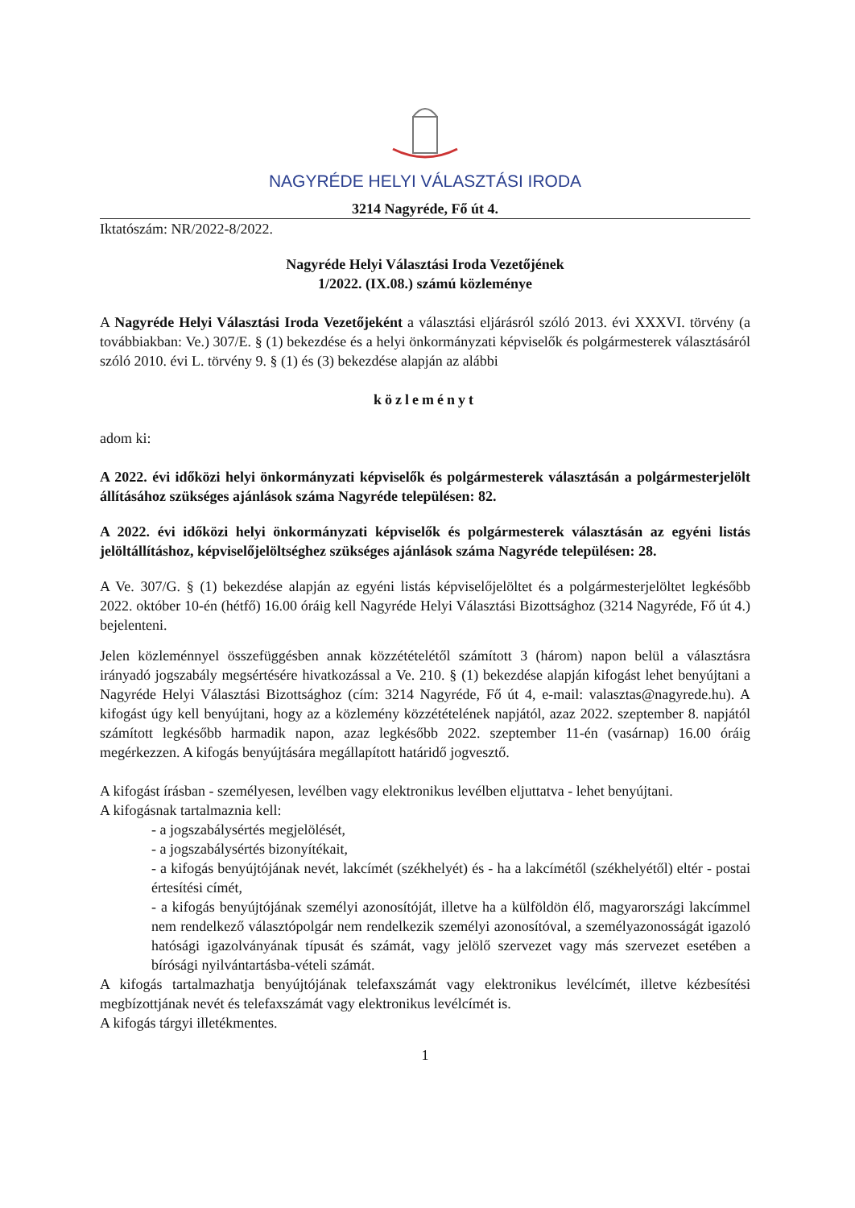NAGYRÉDE HELYI VÁLASZTÁSI IRODA
3214 Nagyréde, Fő út 4.
Iktatószám: NR/2022-8/2022.
Nagyréde Helyi Választási Iroda Vezetőjének
1/2022. (IX.08.) számú közleménye
A Nagyréde Helyi Választási Iroda Vezetőjeként a választási eljárásról szóló 2013. évi XXXVI. törvény (a továbbiakban: Ve.) 307/E. § (1) bekezdése és a helyi önkormányzati képviselők és polgármesterek választásáról szóló 2010. évi L. törvény 9. § (1) és (3) bekezdése alapján az alábbi
közleményt
adom ki:
A 2022. évi időközi helyi önkormányzati képviselők és polgármesterek választásán a polgármesterjelölt állításához szükséges ajánlások száma Nagyréde településen: 82.
A 2022. évi időközi helyi önkormányzati képviselők és polgármesterek választásán az egyéni listás jelöltállításhoz, képviselőjelöltséghez szükséges ajánlások száma Nagyréde településen: 28.
A Ve. 307/G. § (1) bekezdése alapján az egyéni listás képviselőjelöltet és a polgármesterjelöltet legkésőbb 2022. október 10-én (hétfő) 16.00 óráig kell Nagyréde Helyi Választási Bizottsághoz (3214 Nagyréde, Fő út 4.) bejelenteni.
Jelen közleménnyel összefüggésben annak közzétételétől számított 3 (három) napon belül a választásra irányadó jogszabály megsértésére hivatkozással a Ve. 210. § (1) bekezdése alapján kifogást lehet benyújtani a Nagyréde Helyi Választási Bizottsághoz (cím: 3214 Nagyréde, Fő út 4, e-mail: valasztas@nagyrede.hu). A kifogást úgy kell benyújtani, hogy az a közlemény közzétételének napjától, azaz 2022. szeptember 8. napjától számított legkésőbb harmadik napon, azaz legkésőbb 2022. szeptember 11-én (vasárnap) 16.00 óráig megérkezzen. A kifogás benyújtására megállapított határidő jogvesztő.
A kifogást írásban - személyesen, levélben vagy elektronikus levélben eljuttatva - lehet benyújtani.
A kifogásnak tartalmaznia kell:
- a jogszabálysértés megjelölését,
- a jogszabálysértés bizonyítékait,
- a kifogás benyújtójának nevét, lakcímét (székhelyét) és - ha a lakcímétől (székhelyétől) eltér - postai értesítési címét,
- a kifogás benyújtójának személyi azonosítóját, illetve ha a külföldön élő, magyarországi lakcímmel nem rendelkező választópolgár nem rendelkezik személyi azonosítóval, a személyazonosságát igazoló hatósági igazolványának típusát és számát, vagy jelölő szervezet vagy más szervezet esetében a bírósági nyilvántartásba-vételi számát.
A kifogás tartalmazhatja benyújtójának telefaxszámát vagy elektronikus levélcímét, illetve kézbesítési megbízottjának nevét és telefaxszámát vagy elektronikus levélcímét is.
A kifogás tárgyi illetékmentes.
1